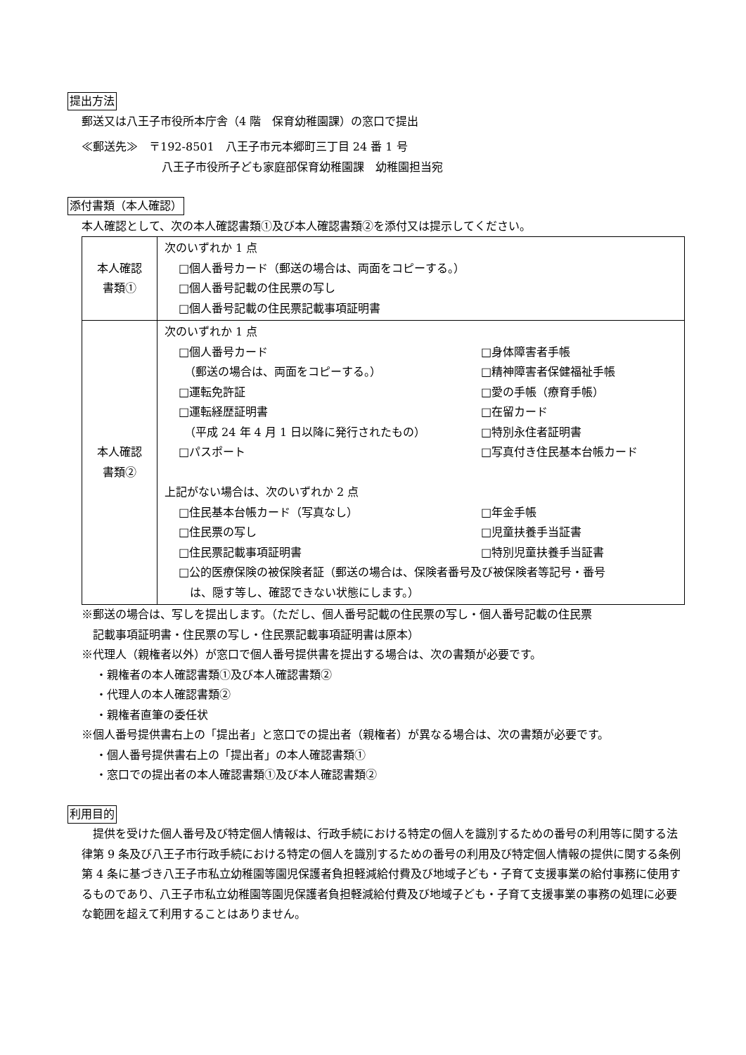提出方法
郵送又は八王子市役所本庁舎（4 階　保育幼稚園課）の窓口で提出
≪郵送先≫　〒192-8501　八王子市元本郷町三丁目 24 番 1 号
八王子市役所子ども家庭部保育幼稚園課　幼稚園担当宛
添付書類（本人確認）
本人確認として、次の本人確認書類①及び本人確認書類②を添付又は提示してください。
| 本人確認 書類① | 次のいずれか 1 点 □個人番号カード（郵送の場合は、両面をコピーする。） □個人番号記載の住民票の写し □個人番号記載の住民票記載事項証明書 |
| 本人確認 書類② | 次のいずれか 1 点 □個人番号カード □身体障害者手帳 （郵送の場合は、両面をコピーする。） □精神障害者保健福祉手帳 □運転免許証 □愛の手帳（療育手帳） □運転経歴証明書 □在留カード （平成 24 年 4 月 1 日以降に発行されたもの） □特別永住者証明書 □パスポート □写真付き住民基本台帳カード 上記がない場合は、次のいずれか 2 点 □住民基本台帳カード（写真なし） □年金手帳 □住民票の写し □児童扶養手当証書 □住民票記載事項証明書 □特別児童扶養手当証書 □公的医療保険の被保険者証（郵送の場合は、保険者番号及び被保険者等記号・番号 は、隠す等し、確認できない状態にします。） |
※郵送の場合は、写しを提出します。（ただし、個人番号記載の住民票の写し・個人番号記載の住民票
　記載事項証明書・住民票の写し・住民票記載事項証明書は原本）
※代理人（親権者以外）が窓口で個人番号提供書を提出する場合は、次の書類が必要です。
・親権者の本人確認書類①及び本人確認書類②
・代理人の本人確認書類②
・親権者直筆の委任状
※個人番号提供書右上の「提出者」と窓口での提出者（親権者）が異なる場合は、次の書類が必要です。
・個人番号提供書右上の「提出者」の本人確認書類①
・窓口での提出者の本人確認書類①及び本人確認書類②
利用目的
　提供を受けた個人番号及び特定個人情報は、行政手続における特定の個人を識別するための番号の利用等に関する法律第 9 条及び八王子市行政手続における特定の個人を識別するための番号の利用及び特定個人情報の提供に関する条例第 4 条に基づき八王子市私立幼稚園等園児保護者負担軽減給付費及び地域子ども・子育て支援事業の給付事務に使用するものであり、八王子市私立幼稚園等園児保護者負担軽減給付費及び地域子ども・子育て支援事業の事務の処理に必要な範囲を超えて利用することはありません。